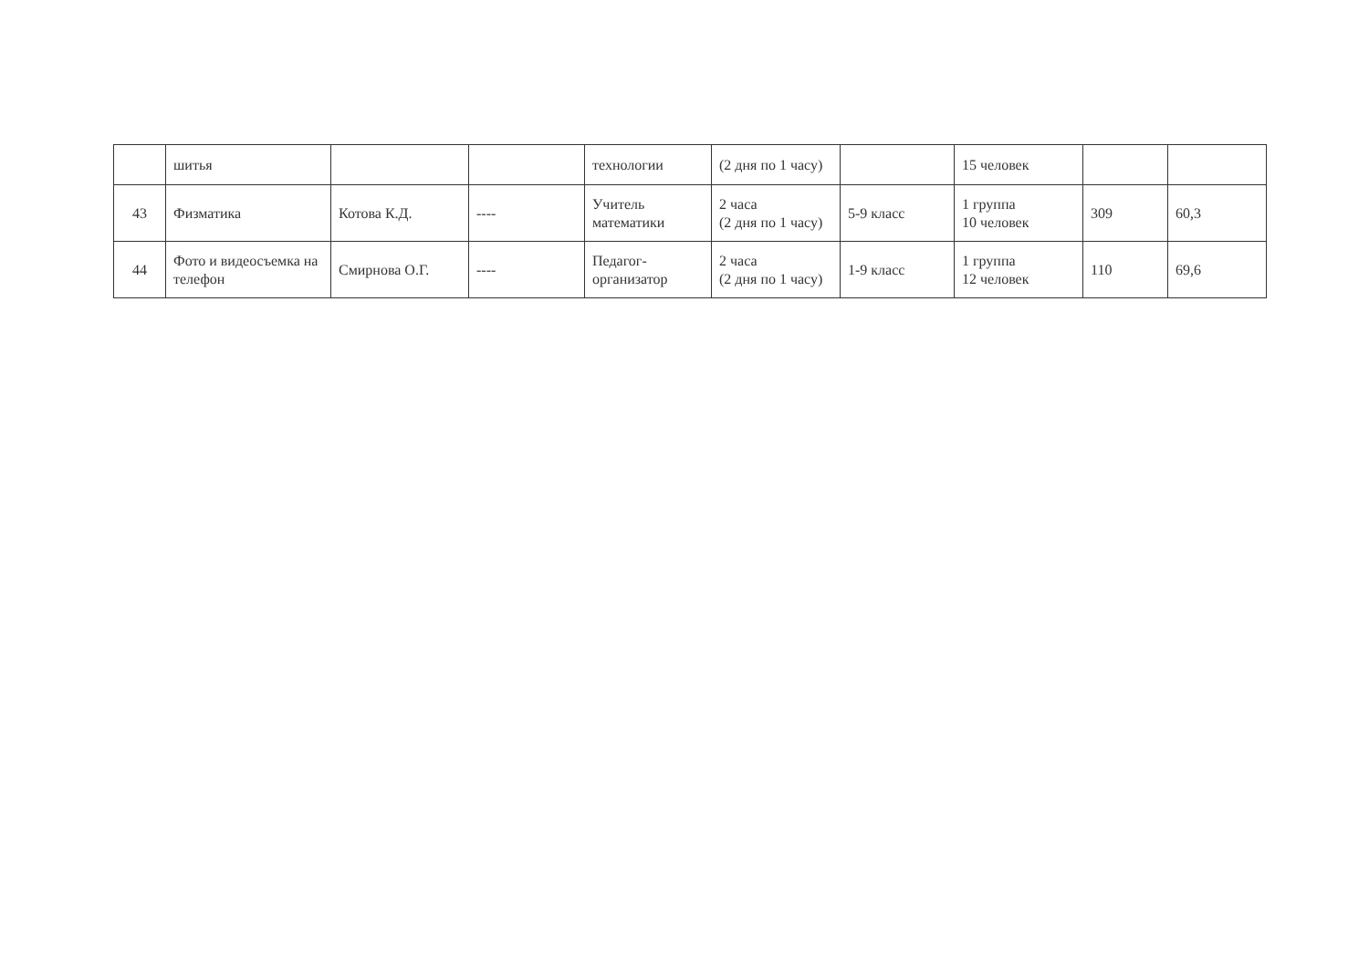| | шитья | | | технологии | (2 дня по 1 часу) | | 15 человек | | |
| 43 | Физматика | Котова К.Д. | ---- | Учитель математики | 2 часа (2 дня по 1 часу) | 5-9 класс | 1 группа 10 человек | 309 | 60,3 |
| 44 | Фото и видеосъемка на телефон | Смирнова О.Г. | ---- | Педагог-организатор | 2 часа (2 дня по 1 часу) | 1-9 класс | 1 группа 12 человек | 110 | 69,6 |